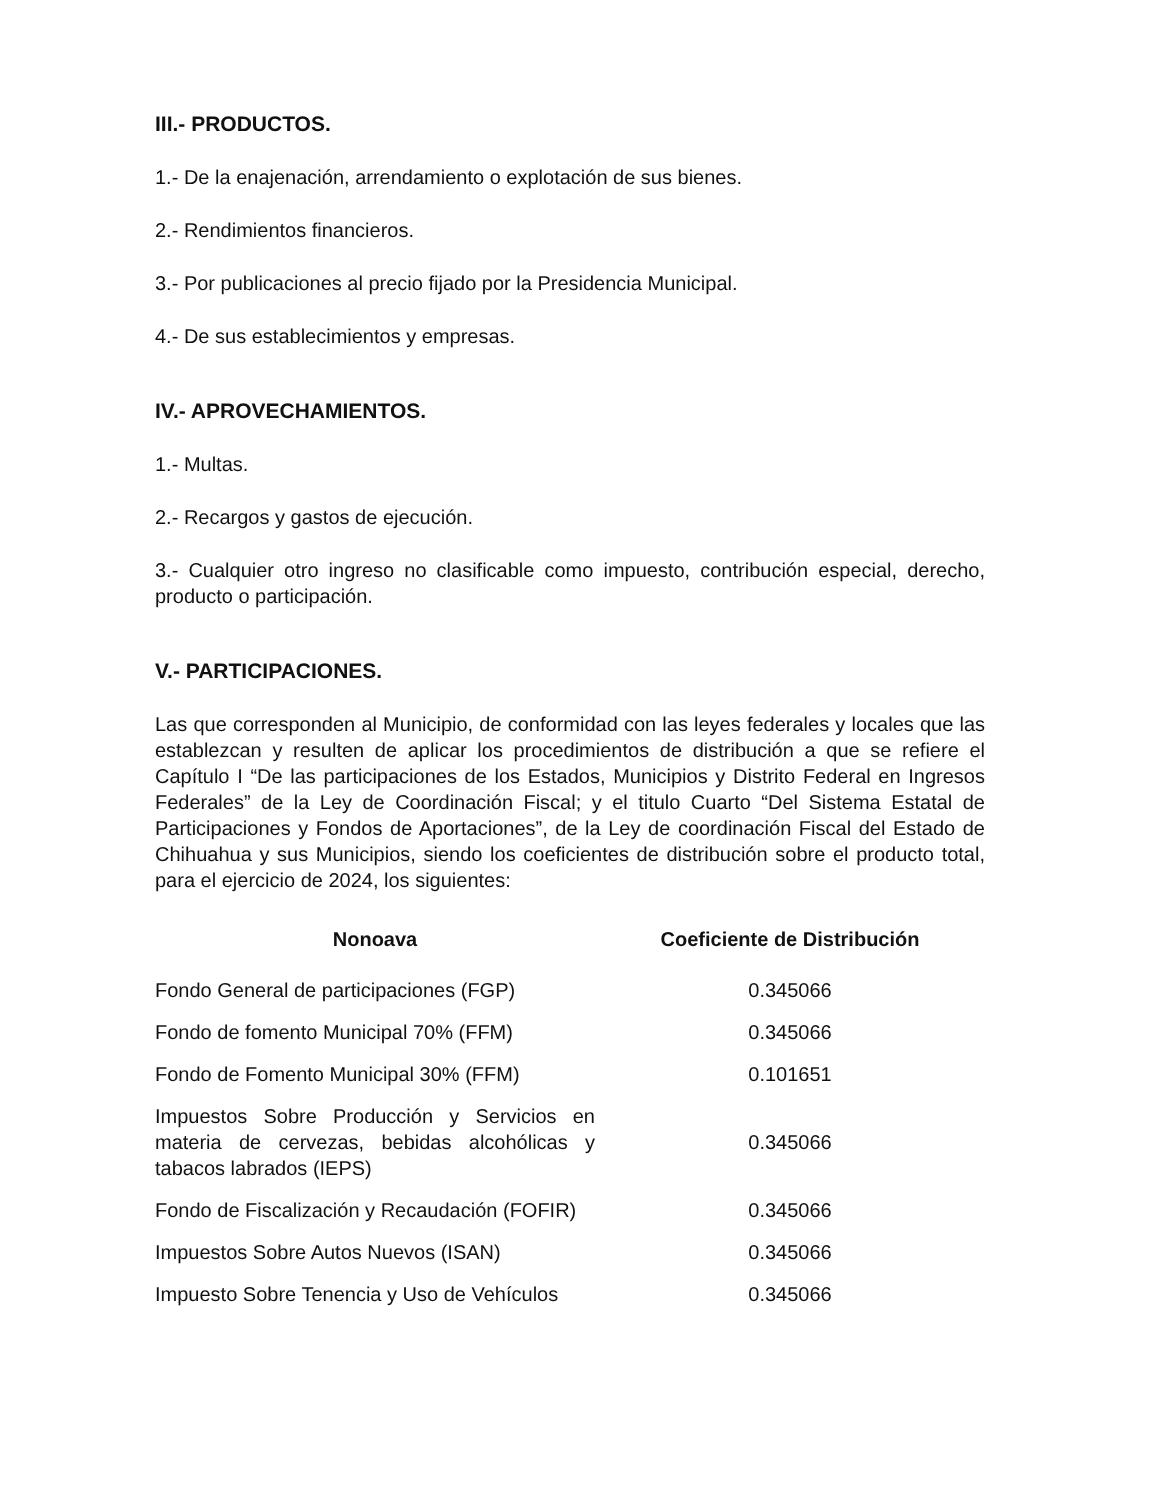III.- PRODUCTOS.
1.- De la enajenación, arrendamiento o explotación de sus bienes.
2.- Rendimientos financieros.
3.- Por publicaciones al precio fijado por la Presidencia Municipal.
4.- De sus establecimientos y empresas.
IV.- APROVECHAMIENTOS.
1.- Multas.
2.- Recargos y gastos de ejecución.
3.- Cualquier otro ingreso no clasificable como impuesto, contribución especial, derecho, producto o participación.
V.- PARTICIPACIONES.
Las que corresponden al Municipio, de conformidad con las leyes federales y locales que las establezcan y resulten de aplicar los procedimientos de distribución a que se refiere el Capítulo I “De las participaciones de los Estados, Municipios y Distrito Federal en Ingresos Federales” de la Ley de Coordinación Fiscal; y el titulo Cuarto “Del Sistema Estatal de Participaciones y Fondos de Aportaciones”, de la Ley de coordinación Fiscal del Estado de Chihuahua y sus Municipios, siendo los coeficientes de distribución sobre el producto total, para el ejercicio de 2024, los siguientes:
| Nonoava | Coeficiente de Distribución |
| --- | --- |
| Fondo General de participaciones (FGP) | 0.345066 |
| Fondo de fomento Municipal 70% (FFM) | 0.345066 |
| Fondo de Fomento Municipal 30% (FFM) | 0.101651 |
| Impuestos Sobre Producción y Servicios en materia de cervezas, bebidas alcohólicas y tabacos labrados (IEPS) | 0.345066 |
| Fondo de Fiscalización y Recaudación (FOFIR) | 0.345066 |
| Impuestos Sobre Autos Nuevos (ISAN) | 0.345066 |
| Impuesto Sobre Tenencia y Uso de Vehículos | 0.345066 |